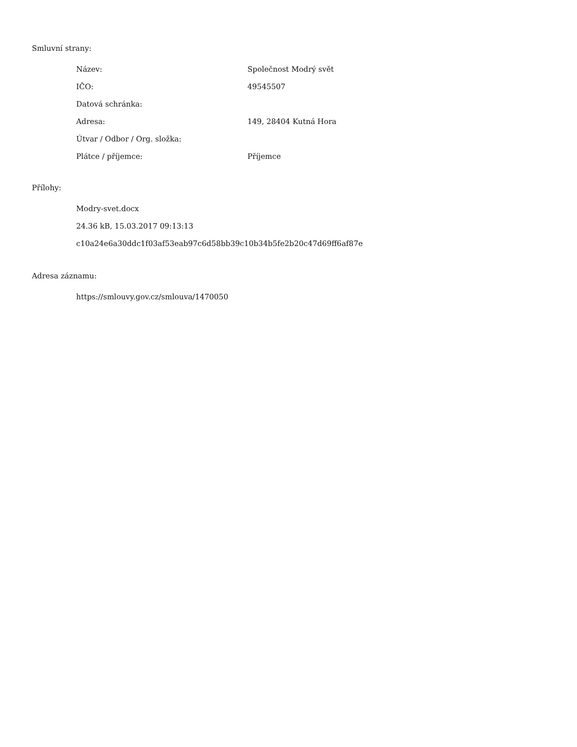Smluvní strany:
| Název: | Společnost Modrý svět |
| IČO: | 49545507 |
| Datová schránka: | |
| Adresa: | 149, 28404 Kutná Hora |
| Útvar / Odbor / Org. složka: | |
| Plátce / příjemce: | Příjemce |
Přílohy:
Modry-svet.docx
24.36 kB, 15.03.2017 09:13:13
c10a24e6a30ddc1f03af53eab97c6d58bb39c10b34b5fe2b20c47d69ff6af87e
Adresa záznamu:
https://smlouvy.gov.cz/smlouva/1470050